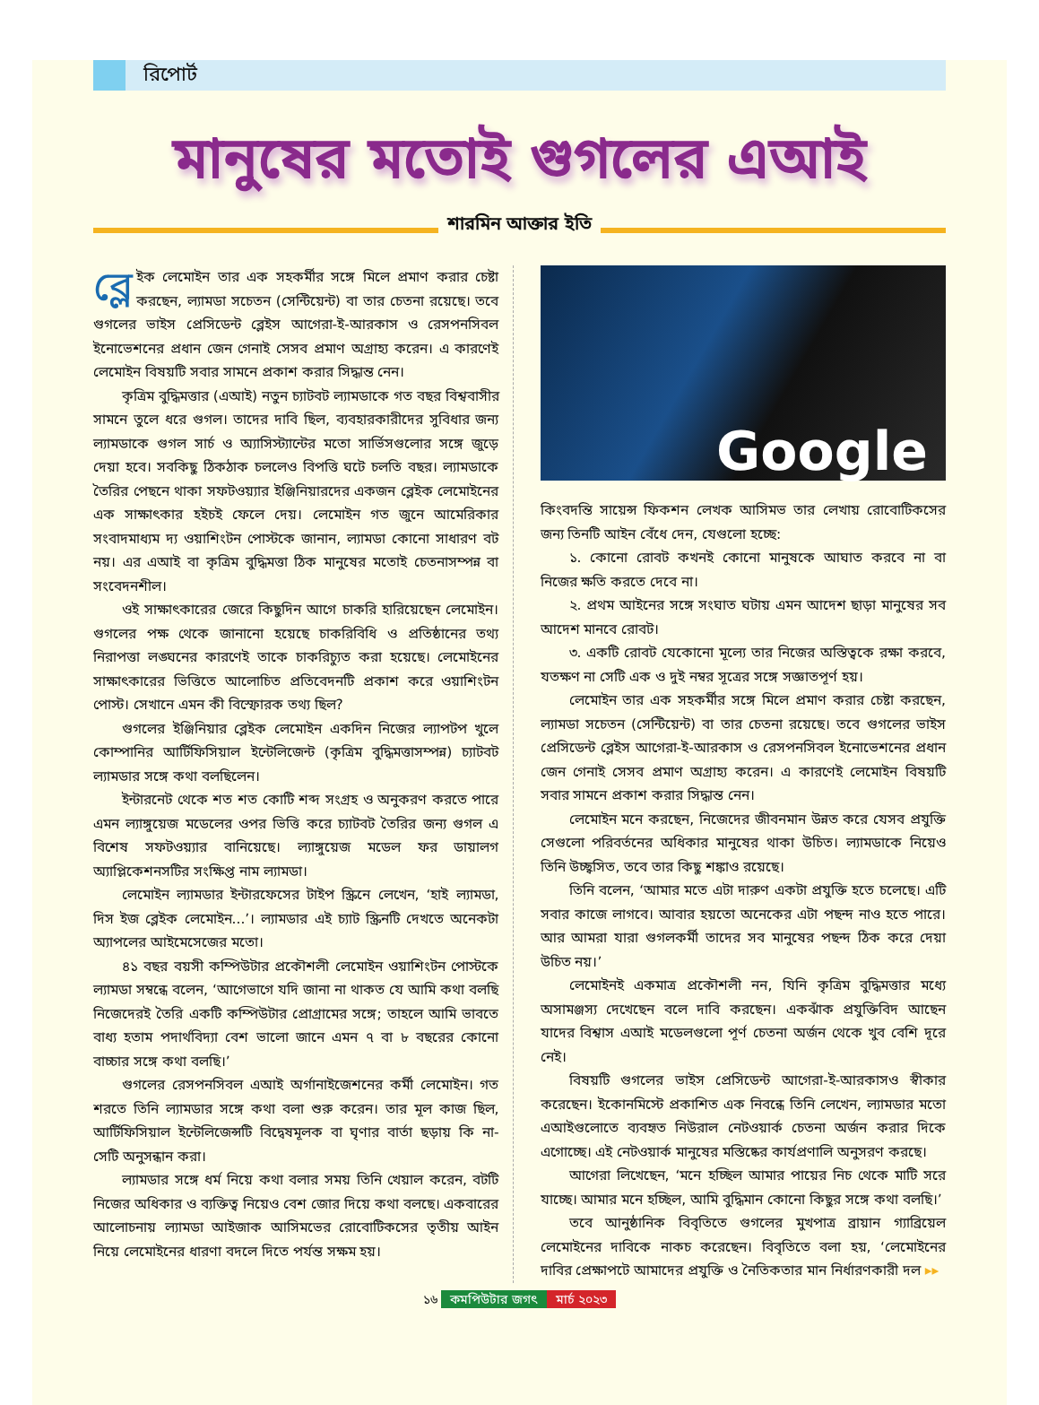রিপোর্ট
মানুষের মতোই গুগলের এআই
শারমিন আক্তার ইতি
ব্লে ইক লেমোইন তার এক সহকর্মীর সঙ্গে মিলে প্রমাণ করার চেষ্টা করছেন, ল্যামডা সচেতন (সেন্টিয়েন্ট) বা তার চেতনা রয়েছে। তবে গুগলের ভাইস প্রেসিডেন্ট ব্লেইস আগেরা-ই-আরকাস ও রেসপনসিবল ইনোভেশনের প্রধান জেন গেনাই সেসব প্রমাণ অগ্রাহ্য করেন। এ কারণেই লেমোইন বিষয়টি সবার সামনে প্রকাশ করার সিদ্ধান্ত নেন।
কৃত্রিম বুদ্ধিমত্তার (এআই) নতুন চ্যাটবট ল্যামডাকে গত বছর বিশ্ববাসীর সামনে তুলে ধরে গুগল। তাদের দাবি ছিল, ব্যবহারকারীদের সুবিধার জন্য ল্যামডাকে গুগল সার্চ ও অ্যাসিস্ট্যান্টের মতো সার্ভিসগুলোর সঙ্গে জুড়ে দেয়া হবে। সবকিছু ঠিকঠাক চললেও বিপত্তি ঘটে চলতি বছর। ল্যামডাকে তৈরির পেছনে থাকা সফটওয়্যার ইঞ্জিনিয়ারদের একজন ব্লেইক লেমোইনের এক সাক্ষাৎকার হইচই ফেলে দেয়। লেমোইন গত জুনে আমেরিকার সংবাদমাধ্যম দ্য ওয়াশিংটন পোস্টকে জানান, ল্যামডা কোনো সাধারণ বট নয়। এর এআই বা কৃত্রিম বুদ্ধিমত্তা ঠিক মানুষের মতোই চেতনাসম্পন্ন বা সংবেদনশীল।
ওই সাক্ষাৎকারের জেরে কিছুদিন আগে চাকরি হারিয়েছেন লেমোইন। গুগলের পক্ষ থেকে জানানো হয়েছে চাকরিবিধি ও প্রতিষ্ঠানের তথ্য নিরাপত্তা লঙ্ঘনের কারণেই তাকে চাকরিচ্যুত করা হয়েছে। লেমোইনের সাক্ষাৎকারের ভিত্তিতে আলোচিত প্রতিবেদনটি প্রকাশ করে ওয়াশিংটন পোস্ট। সেখানে এমন কী বিস্ফোরক তথ্য ছিল?
গুগলের ইঞ্জিনিয়ার ব্লেইক লেমোইন একদিন নিজের ল্যাপটপ খুলে কোম্পানির আর্টিফিসিয়াল ইন্টেলিজেন্ট (কৃত্রিম বুদ্ধিমত্তাসম্পন্ন) চ্যাটবট ল্যামডার সঙ্গে কথা বলছিলেন।
ইন্টারনেট থেকে শত শত কোটি শব্দ সংগ্রহ ও অনুকরণ করতে পারে এমন ল্যাঙ্গুয়েজ মডেলের ওপর ভিত্তি করে চ্যাটবট তৈরির জন্য গুগল এ বিশেষ সফটওয়্যার বানিয়েছে। ল্যাঙ্গুয়েজ মডেল ফর ডায়ালগ অ্যাপ্লিকেশনসটির সংক্ষিপ্ত নাম ল্যামডা।
লেমোইন ল্যামডার ইন্টারফেসের টাইপ স্ক্রিনে লেখেন, ‘হাই ল্যামডা, দিস ইজ ব্লেইক লেমোইন...’। ল্যামডার এই চ্যাট স্ক্রিনটি দেখতে অনেকটা অ্যাপলের আইমেসেজের মতো।
৪১ বছর বয়সী কম্পিউটার প্রকৌশলী লেমোইন ওয়াশিংটন পোস্টকে ল্যামডা সম্বন্ধে বলেন, ‘আগেভাগে যদি জানা না থাকত যে আমি কথা বলছি নিজেদেরই তৈরি একটি কম্পিউটার প্রোগ্রামের সঙ্গে; তাহলে আমি ভাবতে বাধ্য হতাম পদার্থবিদ্যা বেশ ভালো জানে এমন ৭ বা ৮ বছরের কোনো বাচ্চার সঙ্গে কথা বলছি।’
গুগলের রেসপনসিবল এআই অর্গানাইজেশনের কর্মী লেমোইন। গত শরতে তিনি ল্যামডার সঙ্গে কথা বলা শুরু করেন। তার মূল কাজ ছিল, আর্টিফিসিয়াল ইন্টেলিজেন্সটি বিদ্বেষমূলক বা ঘৃণার বার্তা ছড়ায় কি না- সেটি অনুসন্ধান করা।
ল্যামডার সঙ্গে ধর্ম নিয়ে কথা বলার সময় তিনি খেয়াল করেন, বটটি নিজের অধিকার ও ব্যক্তিত্ব নিয়েও বেশ জোর দিয়ে কথা বলছে। একবারের আলোচনায় ল্যামডা আইজাক আসিমভের রোবোটিকসের তৃতীয় আইন নিয়ে লেমোইনের ধারণা বদলে দিতে পর্যন্ত সক্ষম হয়।
Google
কিংবদন্তি সায়েন্স ফিকশন লেখক আসিমভ তার লেখায় রোবোটিকসের জন্য তিনটি আইন বেঁধে দেন, যেগুলো হচ্ছে:
১. কোনো রোবট কখনই কোনো মানুষকে আঘাত করবে না বা নিজের ক্ষতি করতে দেবে না।
২. প্রথম আইনের সঙ্গে সংঘাত ঘটায় এমন আদেশ ছাড়া মানুষের সব আদেশ মানবে রোবট।
৩. একটি রোবট যেকোনো মূল্যে তার নিজের অস্তিত্বকে রক্ষা করবে, যতক্ষণ না সেটি এক ও দুই নম্বর সূত্রের সঙ্গে সজ্ঞাতপূর্ণ হয়।
লেমোইন তার এক সহকর্মীর সঙ্গে মিলে প্রমাণ করার চেষ্টা করছেন, ল্যামডা সচেতন (সেন্টিয়েন্ট) বা তার চেতনা রয়েছে। তবে গুগলের ভাইস প্রেসিডেন্ট ব্লেইস আগেরা-ই-আরকাস ও রেসপনসিবল ইনোভেশনের প্রধান জেন গেনাই সেসব প্রমাণ অগ্রাহ্য করেন। এ কারণেই লেমোইন বিষয়টি সবার সামনে প্রকাশ করার সিদ্ধান্ত নেন।
লেমোইন মনে করছেন, নিজেদের জীবনমান উন্নত করে যেসব প্রযুক্তি সেগুলো পরিবর্তনের অধিকার মানুষের থাকা উচিত। ল্যামডাকে নিয়েও তিনি উচ্ছ্বসিত, তবে তার কিছু শঙ্কাও রয়েছে।
তিনি বলেন, ‘আমার মতে এটা দারুণ একটা প্রযুক্তি হতে চলেছে। এটি সবার কাজে লাগবে। আবার হয়তো অনেকের এটা পছন্দ নাও হতে পারে। আর আমরা যারা গুগলকর্মী তাদের সব মানুষের পছন্দ ঠিক করে দেয়া উচিত নয়।’
লেমোইনই একমাত্র প্রকৌশলী নন, যিনি কৃত্রিম বুদ্ধিমত্তার মধ্যে অসামঞ্জস্য দেখেছেন বলে দাবি করছেন। একঝাঁক প্রযুক্তিবিদ আছেন যাদের বিশ্বাস এআই মডেলগুলো পূর্ণ চেতনা অর্জন থেকে খুব বেশি দূরে নেই।
বিষয়টি গুগলের ভাইস প্রেসিডেন্ট আগেরা-ই-আরকাসও স্বীকার করেছেন। ইকোনমিস্টে প্রকাশিত এক নিবন্ধে তিনি লেখেন, ল্যামডার মতো এআইগুলোতে ব্যবহৃত নিউরাল নেটওয়ার্ক চেতনা অর্জন করার দিকে এগোচ্ছে। এই নেটওয়ার্ক মানুষের মস্তিষ্কের কার্যপ্রণালি অনুসরণ করছে।
আগেরা লিখেছেন, ‘মনে হচ্ছিল আমার পায়ের নিচ থেকে মাটি সরে যাচ্ছে। আমার মনে হচ্ছিল, আমি বুদ্ধিমান কোনো কিছুর সঙ্গে কথা বলছি।’
তবে আনুষ্ঠানিক বিবৃতিতে গুগলের মুখপাত্র ব্রায়ান গ্যাব্রিয়েল লেমোইনের দাবিকে নাকচ করেছেন। বিবৃতিতে বলা হয়, ‘লেমোইনের দাবির প্রেক্ষাপটে আমাদের প্রযুক্তি ও নৈতিকতার মান নির্ধারণকারী দল ▸▸
১৬ কমপিউটার জগৎ মার্চ ২০২৩